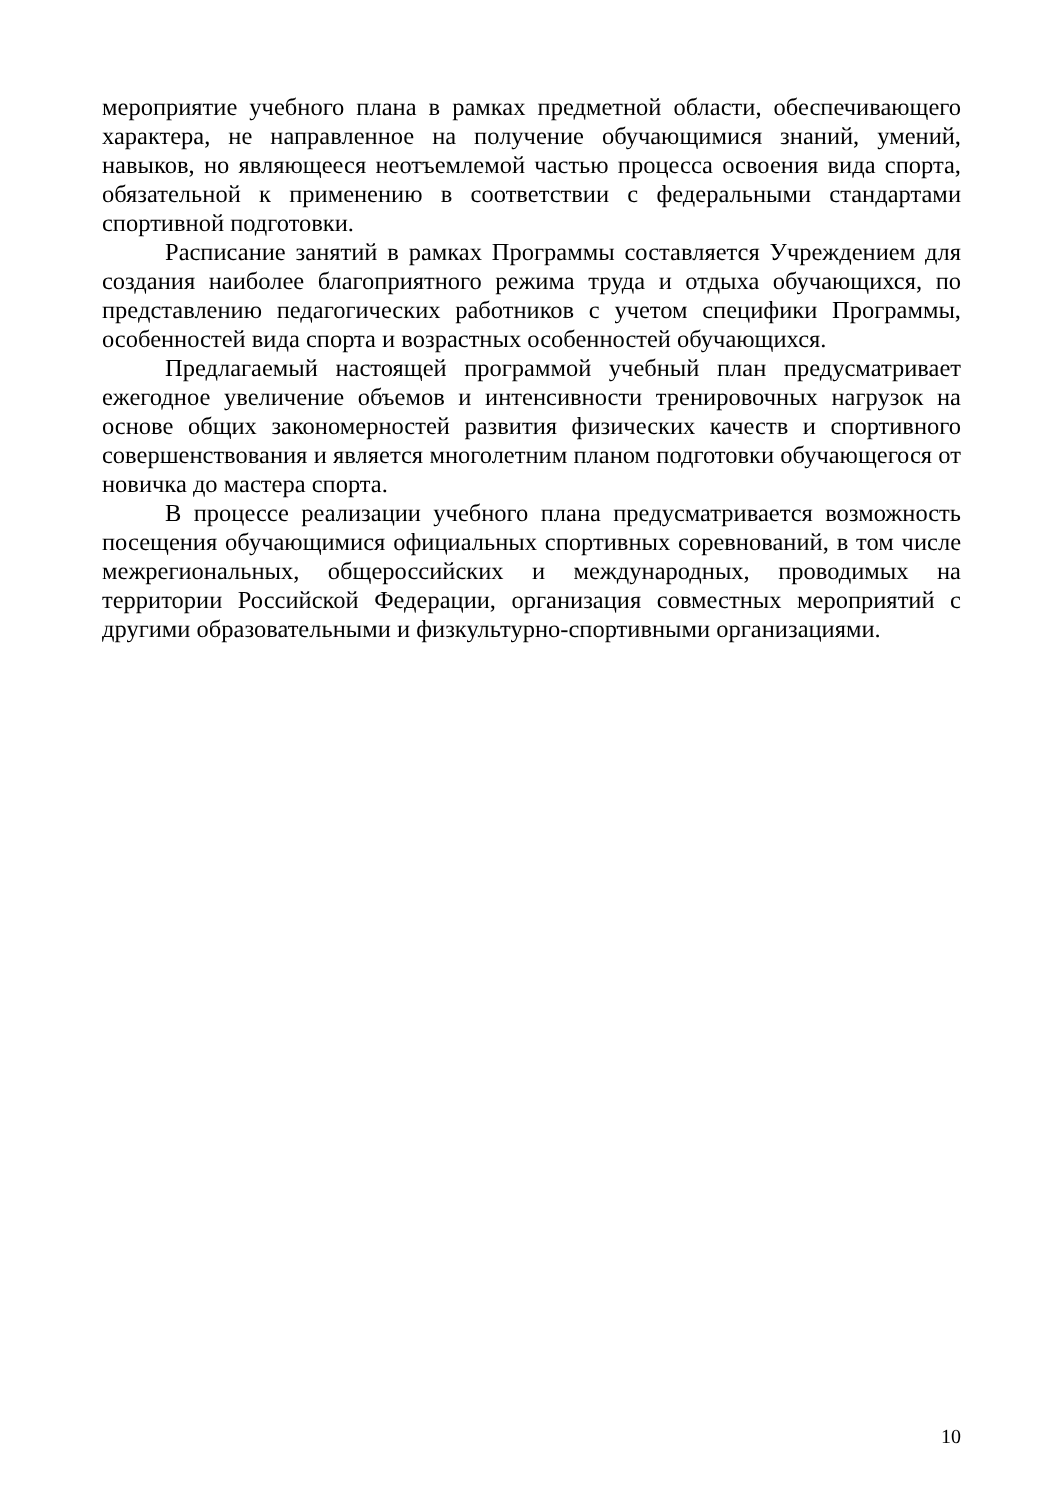мероприятие учебного плана в рамках предметной области, обеспечивающего характера, не направленное на получение обучающимися знаний, умений, навыков, но являющееся неотъемлемой частью процесса освоения вида спорта, обязательной к применению в соответствии с федеральными стандартами спортивной подготовки.
Расписание занятий в рамках Программы составляется Учреждением для создания наиболее благоприятного режима труда и отдыха обучающихся, по представлению педагогических работников с учетом специфики Программы, особенностей вида спорта и возрастных особенностей обучающихся.
Предлагаемый настоящей программой учебный план предусматривает ежегодное увеличение объемов и интенсивности тренировочных нагрузок на основе общих закономерностей развития физических качеств и спортивного совершенствования и является многолетним планом подготовки обучающегося от новичка до мастера спорта.
В процессе реализации учебного плана предусматривается возможность посещения обучающимися официальных спортивных соревнований, в том числе межрегиональных, общероссийских и международных, проводимых на территории Российской Федерации, организация совместных мероприятий с другими образовательными и физкультурно-спортивными организациями.
10